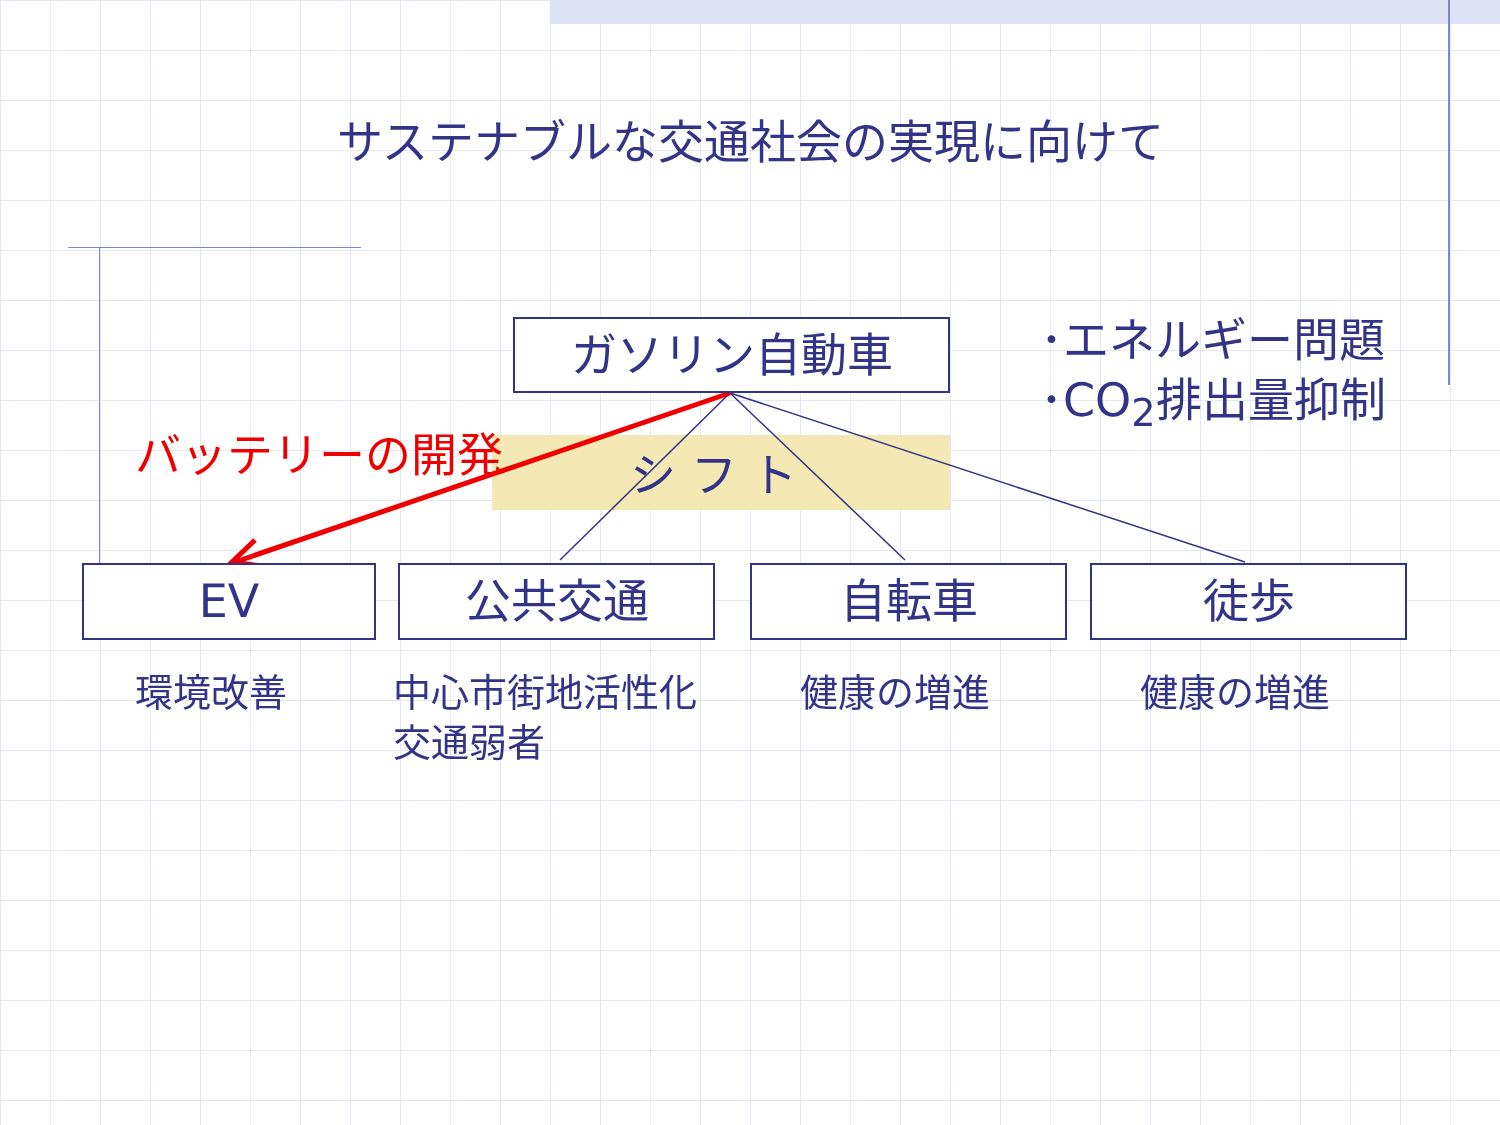サステナブルな交通社会の実現に向けて
ガソリン自動車
シ フ ト
バッテリーの開発
･エネルギー問題
･CO<sub>2</sub>排出量抑制
EV 公共交通 自転車 徒歩
環境改善
中心市街地活性化
交通弱者
健康の増進 健康の増進